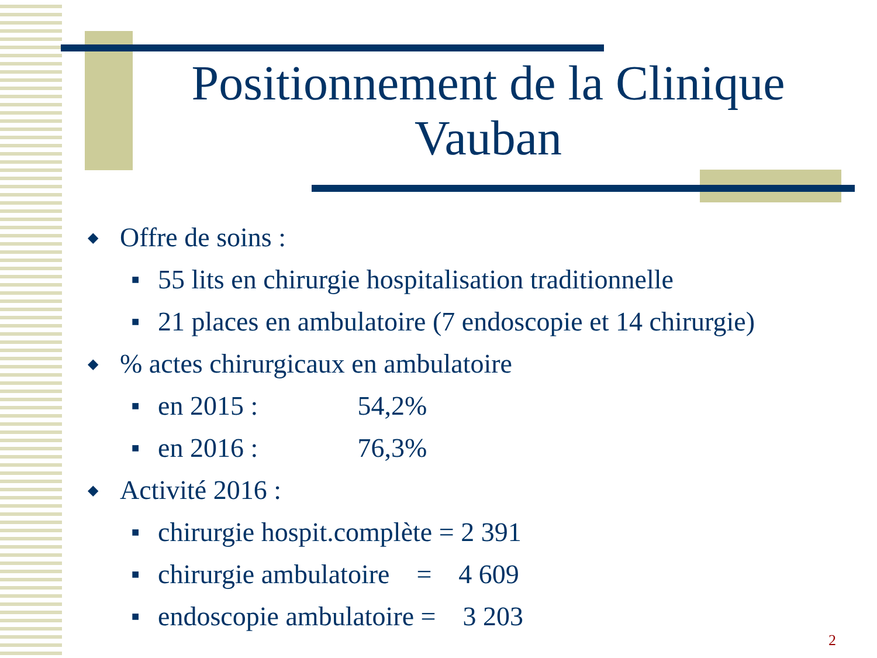Positionnement de la Clinique Vauban
◆ Offre de soins :
■ 55 lits en chirurgie hospitalisation traditionnelle
■ 21 places en ambulatoire (7 endoscopie et 14 chirurgie)
◆% actes chirurgicaux en ambulatoire
■ en 2015 : 54,2%
■ en 2016 : 76,3%
◆ Activité 2016 :
■ chirurgie hospit.complète = 2 391
■ chirurgie ambulatoire = 4 609
■ endoscopie ambulatoire = 3 203
2